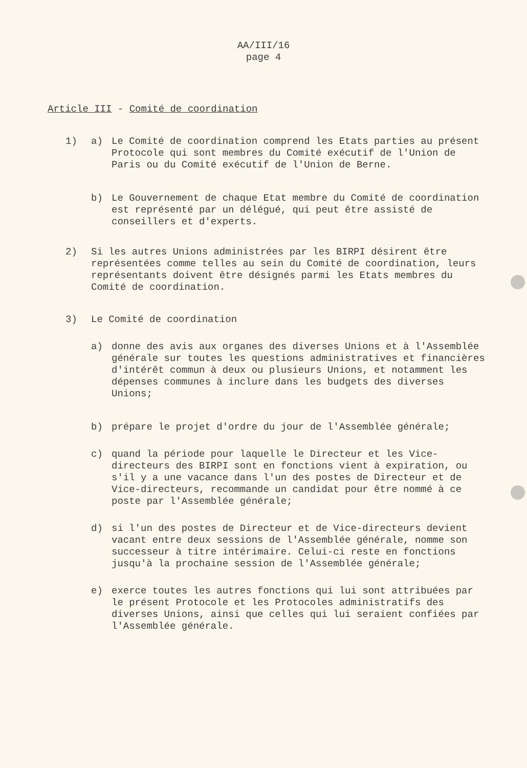AA/III/16
page 4
Article III - Comité de coordination
1) a) Le Comité de coordination comprend les Etats parties au présent Protocole qui sont membres du Comité exécutif de l'Union de Paris ou du Comité exécutif de l'Union de Berne.
b) Le Gouvernement de chaque Etat membre du Comité de coordination est représenté par un délégué, qui peut être assisté de conseillers et d'experts.
2) Si les autres Unions administrées par les BIRPI désirent être représentées comme telles au sein du Comité de coordination, leurs représentants doivent être désignés parmi les Etats membres du Comité de coordination.
3) Le Comité de coordination
a) donne des avis aux organes des diverses Unions et à l'Assemblée générale sur toutes les questions administratives et financières d'intérêt commun à deux ou plusieurs Unions, et notamment les dépenses communes à inclure dans les budgets des diverses Unions;
b) prépare le projet d'ordre du jour de l'Assemblée générale;
c) quand la période pour laquelle le Directeur et les Vice-directeurs des BIRPI sont en fonctions vient à expiration, ou s'il y a une vacance dans l'un des postes de Directeur et de Vice-directeurs, recommande un candidat pour être nommé à ce poste par l'Assemblée générale;
d) si l'un des postes de Directeur et de Vice-directeurs devient vacant entre deux sessions de l'Assemblée générale, nomme son successeur à titre intérimaire. Celui-ci reste en fonctions jusqu'à la prochaine session de l'Assemblée générale;
e) exerce toutes les autres fonctions qui lui sont attribuées par le présent Protocole et les Protocoles administratifs des diverses Unions, ainsi que celles qui lui seraient confiées par l'Assemblée générale.